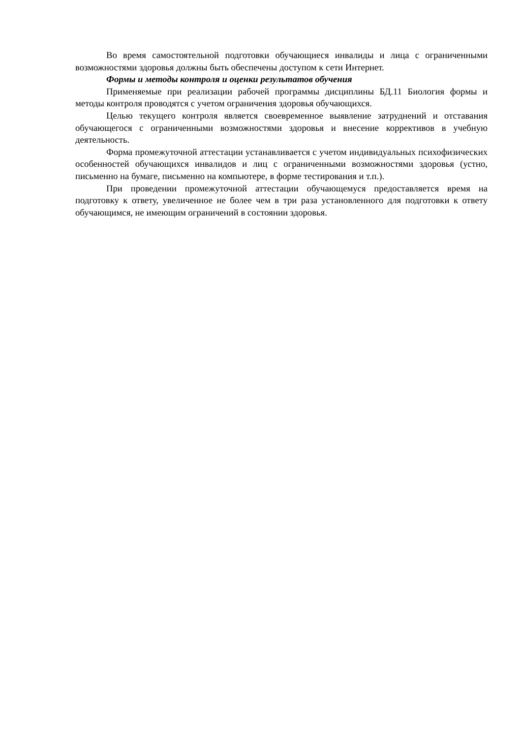Во время самостоятельной подготовки обучающиеся инвалиды и лица с ограниченными возможностями здоровья должны быть обеспечены доступом к сети Интернет.
Формы и методы контроля и оценки результатов обучения
Применяемые при реализации рабочей программы дисциплины БД.11 Биология формы и методы контроля проводятся с учетом ограничения здоровья обучающихся.
Целью текущего контроля является своевременное выявление затруднений и отставания обучающегося с ограниченными возможностями здоровья и внесение коррективов в учебную деятельность.
Форма промежуточной аттестации устанавливается с учетом индивидуальных психофизических особенностей обучающихся инвалидов и лиц с ограниченными возможностями здоровья (устно, письменно на бумаге, письменно на компьютере, в форме тестирования и т.п.).
При проведении промежуточной аттестации обучающемуся предоставляется время на подготовку к ответу, увеличенное не более чем в три раза установленного для подготовки к ответу обучающимся, не имеющим ограничений в состоянии здоровья.